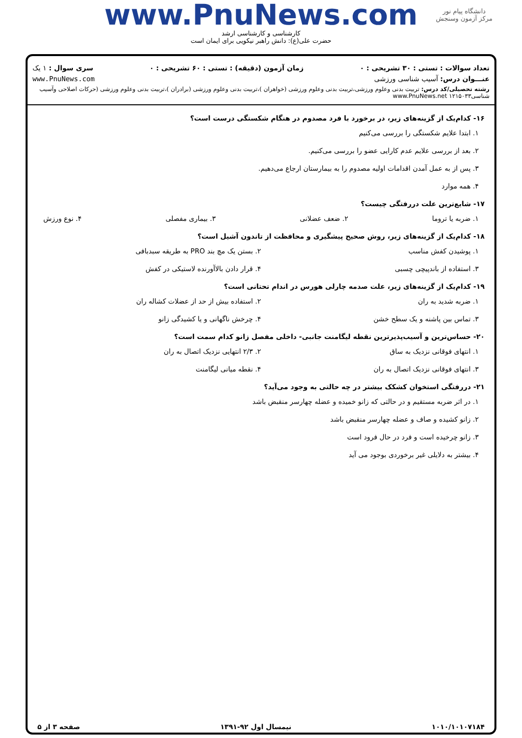دانشگاه پیام نور
مرکز آزمون وسنجش
www.PnuNews.com
کارشناسی و کارشناسی ارشد
حضرت علی(ع): دانش راهبر نیکویی برای ایمان است
تعداد سوالات : تستی : ۳۰ تشریحی : ۰ زمان آزمون (دقیقه) : تستی : ۶۰ تشریحی : ۰ سری سوال : ۱ یک
عنـــوان درس: آسیب شناسی ورزشی www.PnuNews.com
رشته تحصیلی/کد درس: تربیت بدنی وعلوم ورزشی،تربیت بدنی وعلوم ورزشی (خواهران )،تربیت بدنی وعلوم ورزشی (برادران )،تربیت بدنی وعلوم ورزشی (حرکات اصلاحی وآسیب شناسی۱۲۱۵۰۳۳ www.PnuNews.net
۱۶- کدام‌یک از گزینه‌های زیر، در برخورد با فرد مصدوم در هنگام شکستگی درست است؟
۱. ابتدا علایم شکستگی را بررسی می‌کنیم
۲. بعد از بررسی علایم عدم کارایی عضو را بررسی می‌کنیم.
۳. پس از به عمل آمدن اقدامات اولیه مصدوم را به بیمارستان ارجاع می‌دهیم.
۴. همه موارد
۱۷- شایع‌ترین علت دررفتگی چیست؟
۱. ضربه یا تروما ۲. ضعف عضلانی ۳. بیماری مفصلی ۴. نوع ورزش
۱۸- کدام‌یک از گزینه‌های زیر، روش صحیح پیشگیری و محافظت از تاندون آشیل است؟
۱. پوشیدن کفش مناسب ۲. بستن یک مچ بند PRO به طریقه سبدبافی ۳. استفاده از باندپیچی چسبی ۴. قرار دادن بالاآورنده لاستیکی در کفش
۱۹- کدام‌یک از گزینه‌های زیر، علت صدمه چارلی هورس در اندام تحتانی است؟
۱. ضربه شدید به ران ۲. استفاده بیش از حد از عضلات کشاله ران ۳. تماس بین پاشنه و یک سطح خشن ۴. چرخش ناگهانی و یا کشیدگی زانو
۲۰- حساس‌ترین و آسیب‌پذیرترین نقطه لیگامنت جانبی- داخلی مفصل زانو کدام سمت است؟
۱. انتهای فوقانی نزدیک به ساق ۲. ۲/۳ انتهایی نزدیک اتصال به ران ۳. انتهای فوقانی نزدیک اتصال به ران ۴. نقطه میانی لیگامنت
۲۱- دررفتگی استخوان کشکک بیشتر در چه حالتی به وجود می‌آید؟
۱. در اثر ضربه مستقیم و در حالتی که زانو خمیده و عضله چهارسر منقبض باشد
۲. زانو کشیده و صاف و عضله چهارسر منقبض باشد
۳. زانو چرخیده است و فرد در حال فرود است
۴. بیشتر به دلایلی غیر برخوردی بوجود می آید
۱۰۱۰/۱۰۱۰۷۱۸۴ نیمسال اول ۹۲-۱۳۹۱ صفحه ۳ از ۵